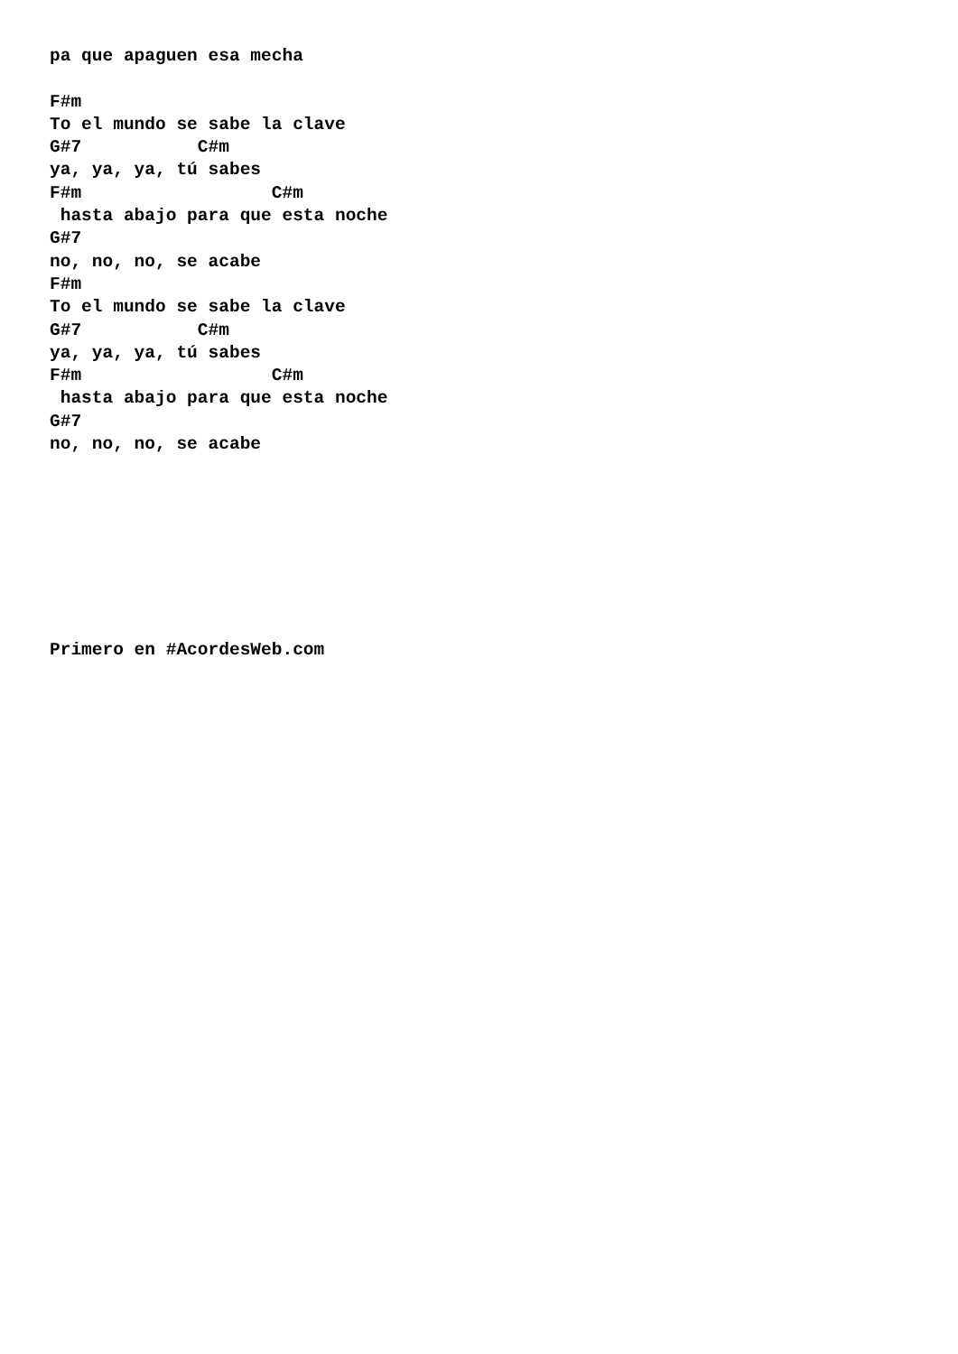pa que apaguen esa mecha

F#m
To el mundo se sabe la clave
G#7           C#m
ya, ya, ya, tú sabes
F#m                  C#m
 hasta abajo para que esta noche
G#7
no, no, no, se acabe
F#m
To el mundo se sabe la clave
G#7           C#m
ya, ya, ya, tú sabes
F#m                  C#m
 hasta abajo para que esta noche
G#7
no, no, no, se acabe








Primero en #AcordesWeb.com